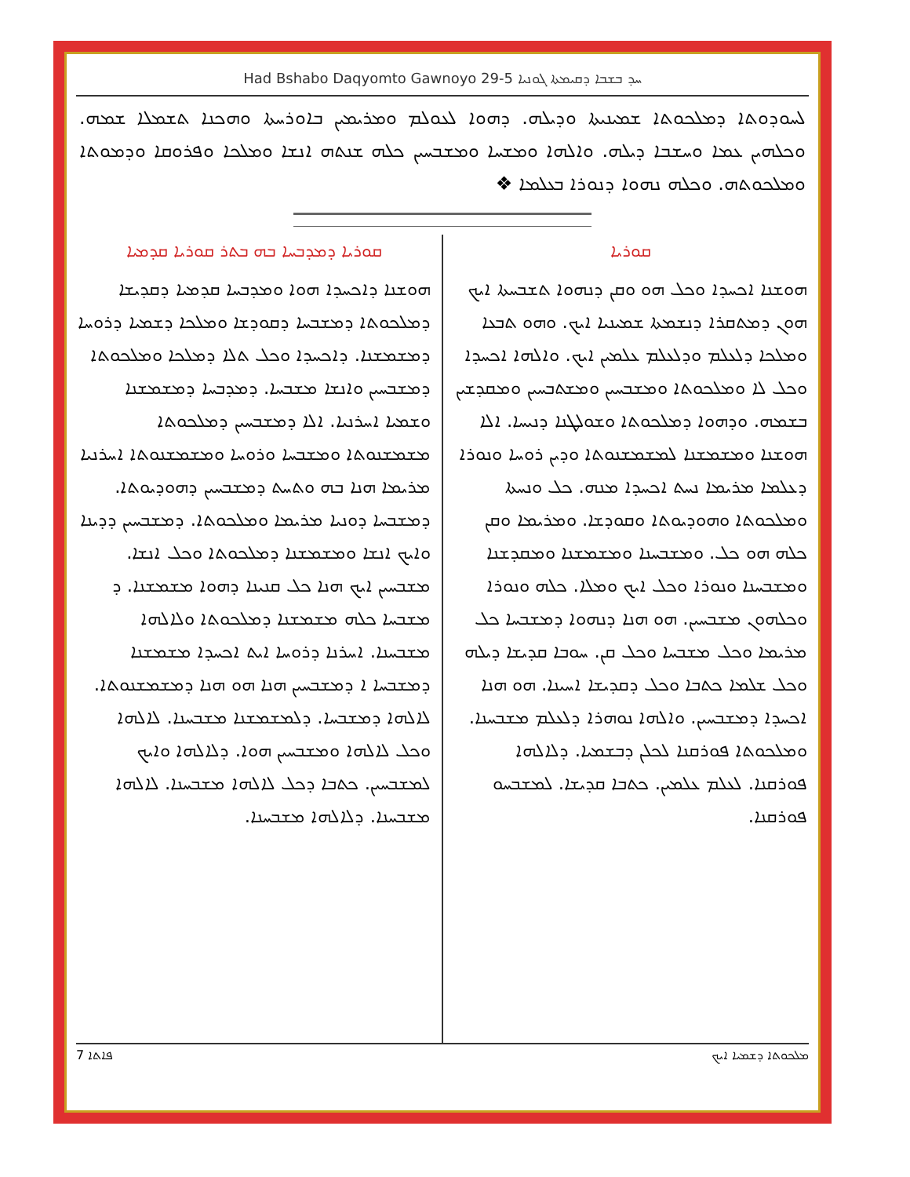Had Bshabo Daqyomto Gawnoyo 29-5 ܚܕ ܒܫܒܐ ܕܩܝܡܬܐ ܓܘܢܝܐ
ܠܚܘܕܘܬܐ ܕܡܠܟܘܬܐ ܫܡܝܢܝܬܐ ܘܕܝܠܗ. ܕܗܘܐ ܠܥܘܠܡ ܘܡܪܝܡܝܢ ܒܐܘܪܚܬܐ ܘܗܟܢܐ ܬܫܡܠܐ ܫܡܗ. ܘܟܠܗܝܢ ܥܡܐ ܘܚܫܒܐ ܕܝܠܗ. ܘܐܠܗܐ ܘܡܫܚܐ ܘܡܫܒܚܝܢ ܟܠܗ ܫܢܬܗ ܐܢܫܐ ܘܡܠܟܐ ܘܦܪܘܩܐ ܘܕܡܘܬܐ ܘܡܠܟܘܬܗ. ܘܟܠܗ ܢܗܘܐ ܕܢܘܪܐ ܒܥܠܡܐ ❖
ܩܘܪܝܐ
ܗܘܫܢܐ ܐܟܚܕܐ ܘܟܠ ܗܘ ܘܩܢ ܕܢܗܘܐ ܬܫܒܚܬܐ ܐܝܟ ܗܘܢ ܕܡܬܩܪܐ ܕܢܫܡܬܐ ܫܡܝܢܝܐ ܐܝܟ. ܘܗܘ ܬܒܥܐ ܘܡܠܟܐ ܕܠܥܠܡ ܘܕܠܥܠܡ ܥܠܡܝܢ ܐܝܟ. ܘܐܠܗܐ ܐܟܚܕܐ ܘܟܠ ܠܐ ܘܡܠܟܘܬܐ ܘܡܫܒܚܝܢ ܘܡܫܬܒܚܝܢ ܘܡܩܕܫܝܢ ܒܫܡܗ. ܘܕܗܘܐ ܕܡܠܟܘܬܐ ܘܫܘܠܛܢܐ ܕܢܝܚܐ. ܐܠܐ ܗܘܫܢܐ ܘܡܫܡܫܢܐ ܠܡܫܡܫܢܘܬܐ ܘܕܝܢ ܪܘܚܐ ܘܢܘܪܐ ܕܥܠܡܐ ܡܪܝܡܐ ܢܚܬ ܐܟܚܕܐ ܡܢܗ. ܟܠ ܘܢܚܬܐ ܘܡܠܟܘܬܐ ܘܗܘܕܝܘܬܐ ܘܩܘܕܫܐ. ܘܡܪܝܡܐ ܘܩܢ ܟܠܗ ܗܘ ܟܠ. ܘܡܫܒܚܢܐ ܘܡܫܡܫܢܐ ܘܡܩܕܫܢܐ ܘܡܫܒܚܢܐ ܘܢܘܪܐ ܘܟܠ ܐܝܟ ܘܡܠܐ. ܟܠܗ ܘܢܘܪܐ ܘܟܠܗܘܢ ܡܫܒܚܝܢ. ܗܘ ܗܢܐ ܕܢܗܘܐ ܕܡܫܒܚܐ ܟܠ ܡܪܝܡܐ ܘܟܠ ܡܫܒܚܐ ܘܟܠ ܩܢ. ܚܘܒܐ ܩܕܝܫܐ ܕܝܠܗ ܘܟܠ ܫܠܡܐ ܟܬܒܐ ܘܟܠ ܕܩܕܝܫܐ ܐܚܝܢܐ. ܗܘ ܗܢܐ ܐܟܚܕܐ ܕܡܫܒܚܝܢ. ܘܐܠܗܐ ܢܘܗܪܐ ܕܠܥܠܡ ܡܫܒܚܢܐ. ܘܡܠܟܘܬܐ ܦܘܪܩܢܐ ܠܟܠܢ ܕܒܫܡܝܐ. ܕܠܐܠܗܐ ܦܘܪܩܢܐ. ܠܥܠܡ ܥܠܡܝܢ. ܟܬܒܐ ܩܕܝܫܐ. ܠܡܫܒܚܘ ܦܘܪܩܢܐ.
ܩܘܪܝܐ ܕܡܕܒܚܐ ܒܗ ܒܬܪ ܩܘܪܝܐ ܩܕܡܝܐ
ܗܘܫܢܐ ܕܐܟܚܕܐ ܗܘܐ ܘܡܕܒܚܐ ܩܕܡܝܐ ܕܩܕܝܫܐ ܕܡܠܟܘܬܐ ܕܡܫܒܚܐ ܕܩܘܕܫܐ ܘܡܠܟܐ ܕܫܡܝܐ ܕܪܘܚܐ ܕܡܫܡܫܢܐ. ܕܐܟܚܕܐ ܘܟܠ ܬܠܐ ܕܡܠܟܐ ܘܡܠܟܘܬܐ ܕܡܫܒܚܝܢ ܘܐܢܫܐ ܡܫܒܚܐ. ܕܡܕܒܚܐ ܕܡܫܡܫܢܐ ܘܫܡܝܐ ܐܚܪܢܝܐ. ܐܠܐ ܕܡܫܒܚܝܢ ܕܡܠܟܘܬܐ ܡܫܡܫܢܘܬܐ ܘܡܫܒܚܐ ܘܪܘܚܐ ܘܡܫܡܫܢܘܬܐ ܐܚܪܢܝܐ ܡܪܝܡܐ ܗܢܐ ܒܗ ܘܬܚܬ ܕܡܫܒܚܝܢ ܕܗܘܕܝܘܬܐ. ܕܡܫܒܚܐ ܕܘܢܝܐ ܡܪܝܡܐ ܘܡܠܟܘܬܐ. ܕܡܫܒܚܝܢ ܕܕܝܢܐ ܘܐܝܟ ܐܢܫܐ ܘܡܫܡܫܢܐ ܕܡܠܟܘܬܐ ܘܟܠ ܐܢܫܐ. ܡܫܒܚܝܢ ܐܝܟ ܗܢܐ ܟܠ ܩܢܝܢܐ ܕܗܘܐ ܡܫܡܫܢܐ. ܕ ܡܫܒܚܐ ܟܠܗ ܡܫܡܫܢܐ ܕܡܠܟܘܬܐ ܘܠܐܠܗܐ ܡܫܒܚܢܐ. ܐܚܪܢܐ ܕܪܘܚܐ ܐܝܬ ܐܟܚܕܐ ܡܫܡܫܢܐ ܕܡܫܒܚܐ ܐ ܕܡܫܒܚܝܢ ܗܢܐ ܗܘ ܗܢܐ ܕܡܫܡܫܢܘܬܐ. ܠܐܠܗܐ ܕܡܫܒܚܐ. ܕܠܡܫܡܫܢܐ ܡܫܒܚܢܐ. ܠܐܠܗܐ ܘܟܠ ܠܐܠܗܐ ܘܡܫܒܚܝܢ ܗܘܐ. ܕܠܐܠܗܐ ܘܐܝܟ ܠܡܫܒܚܝܢ. ܟܬܒܐ ܕܟܠ ܠܐܠܗܐ ܡܫܒܚܢܐ. ܠܐܠܗܐ ܡܫܒܚܢܐ. ܕܠܐܠܗܐ ܡܫܒܚܢܐ.
7 ܦܐܬܐ ܡܠܟܘܬܐ ܕܫܡܝܐ ܐܝܟ